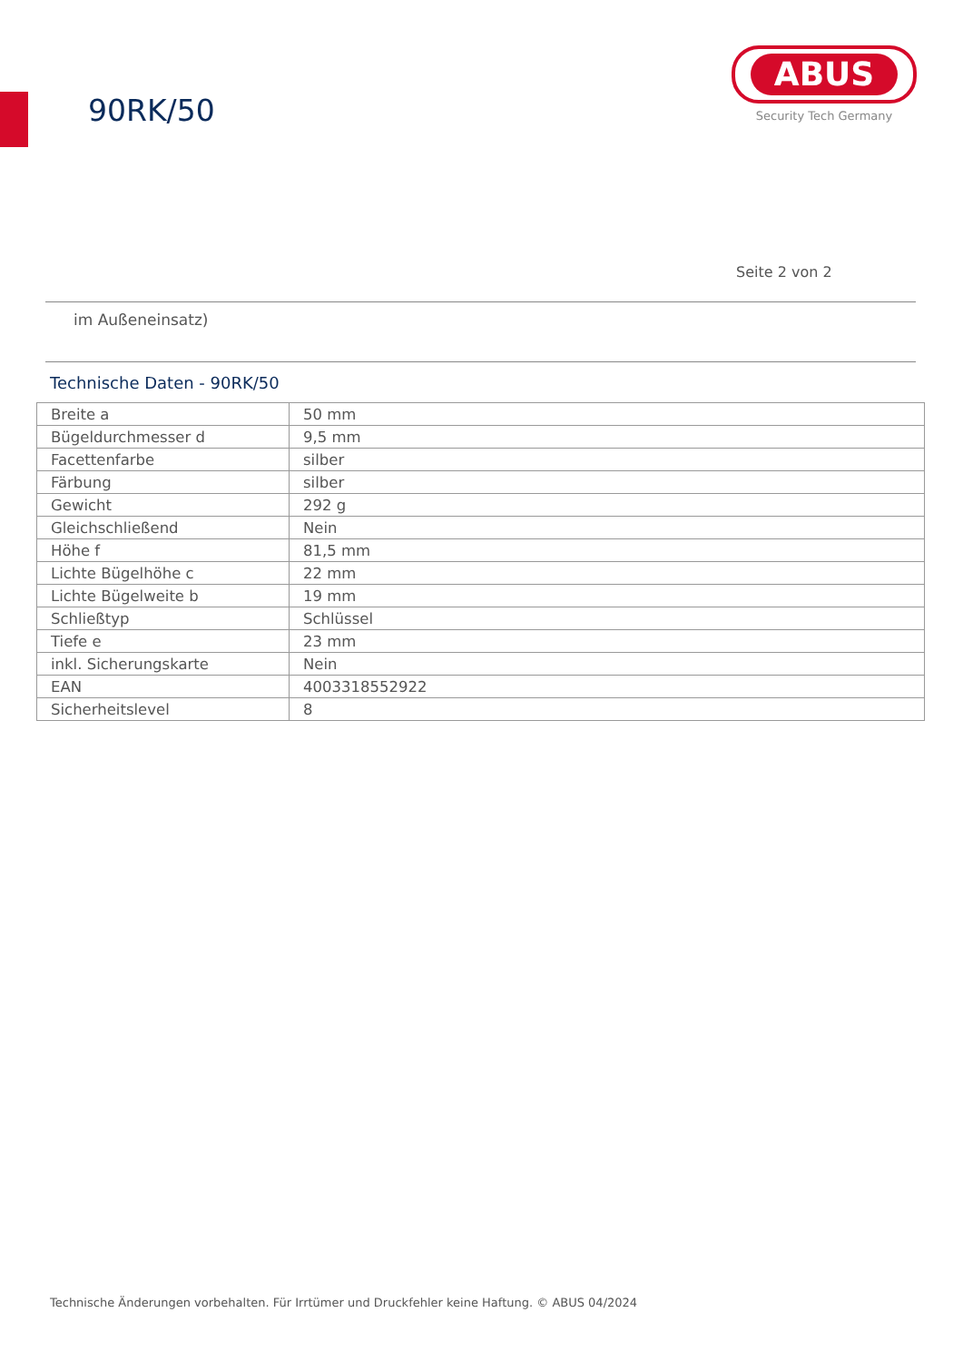90RK/50
ABUS
Security Tech Germany
Seite 2 von 2
im Außeneinsatz)
Technische Daten - 90RK/50
| Breite a | 50 mm |
| Bügeldurchmesser d | 9,5 mm |
| Facettenfarbe | silber |
| Färbung | silber |
| Gewicht | 292 g |
| Gleichschließend | Nein |
| Höhe f | 81,5 mm |
| Lichte Bügelhöhe c | 22 mm |
| Lichte Bügelweite b | 19 mm |
| Schließtyp | Schlüssel |
| Tiefe e | 23 mm |
| inkl. Sicherungskarte | Nein |
| EAN | 4003318552922 |
| Sicherheitslevel | 8 |
Technische Änderungen vorbehalten. Für Irrtümer und Druckfehler keine Haftung. © ABUS 04/2024